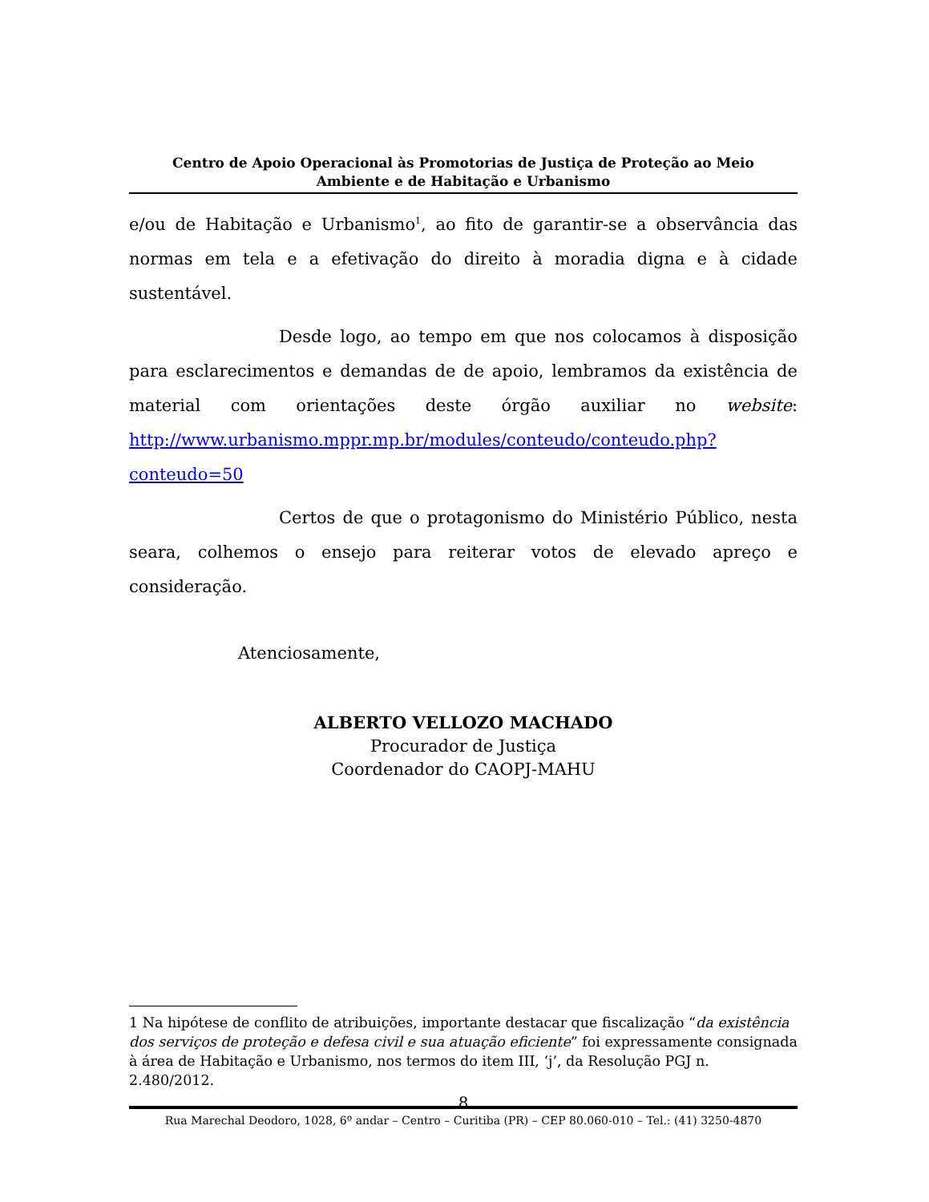Centro de Apoio Operacional às Promotorias de Justiça de Proteção ao Meio
Ambiente e de Habitação e Urbanismo
e/ou de Habitação e Urbanismo<sup>1</sup>, ao fito de garantir-se a observância das normas em tela e a efetivação do direito à moradia digna e à cidade sustentável.
Desde logo, ao tempo em que nos colocamos à disposição para esclarecimentos e demandas de de apoio, lembramos da existência de material com orientações deste órgão auxiliar no website: http://www.urbanismo.mppr.mp.br/modules/conteudo/conteudo.php?conteudo=50
Certos de que o protagonismo do Ministério Público, nesta seara, colhemos o ensejo para reiterar votos de elevado apreço e consideração.
Atenciosamente,
ALBERTO VELLOZO MACHADO
Procurador de Justiça
Coordenador do CAOPJ-MAHU
1 Na hipótese de conflito de atribuições, importante destacar que fiscalização “da existência dos serviços de proteção e defesa civil e sua atuação eficiente” foi expressamente consignada à área de Habitação e Urbanismo, nos termos do item III, ‘j’, da Resolução PGJ n. 2.480/2012.
8
Rua Marechal Deodoro, 1028, 6º andar – Centro – Curitiba (PR) – CEP 80.060-010 – Tel.: (41) 3250-4870